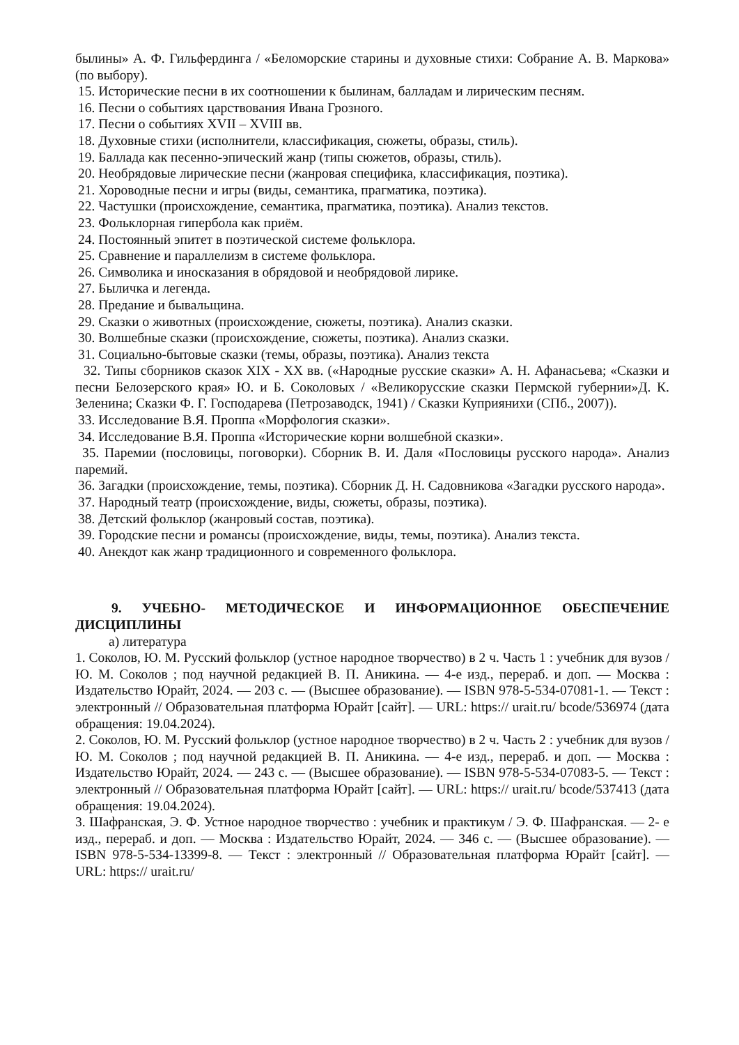былины» А. Ф. Гильфердинга / «Беломорские старины и духовные стихи: Собрание А. В. Маркова» (по выбору).
15. Исторические песни в их соотношении к былинам, балладам и лирическим песням.
16. Песни о событиях царствования Ивана Грозного.
17. Песни о событиях XVII – XVIII вв.
18. Духовные стихи (исполнители, классификация, сюжеты, образы, стиль).
19. Баллада как песенно-эпический жанр (типы сюжетов, образы, стиль).
20. Необрядовые лирические песни (жанровая специфика, классификация, поэтика).
21. Хороводные песни и игры (виды, семантика, прагматика, поэтика).
22. Частушки (происхождение, семантика, прагматика, поэтика). Анализ текстов.
23. Фольклорная гипербола как приём.
24. Постоянный эпитет в поэтической системе фольклора.
25. Сравнение и параллелизм в системе фольклора.
26. Символика и иносказания в обрядовой и необрядовой лирике.
27. Быличка и легенда.
28. Предание и бывальщина.
29. Сказки о животных (происхождение, сюжеты, поэтика). Анализ сказки.
30. Волшебные сказки (происхождение, сюжеты, поэтика). Анализ сказки.
31. Социально-бытовые сказки (темы, образы, поэтика). Анализ текста
32. Типы сборников сказок XIX - XX вв. («Народные русские сказки» А. Н. Афанасьева; «Сказки и песни Белозерского края» Ю. и Б. Соколовых / «Великорусские сказки Пермской губернии»Д. К. Зеленина; Сказки Ф. Г. Господарева (Петрозаводск, 1941) / Сказки Куприянихи (СПб., 2007)).
33. Исследование В.Я. Проппа «Морфология сказки».
34. Исследование В.Я. Проппа «Исторические корни волшебной сказки».
35. Паремии (пословицы, поговорки). Сборник В. И. Даля «Пословицы русского народа». Анализ паремий.
36. Загадки (происхождение, темы, поэтика). Сборник Д. Н. Садовникова «Загадки русского народа».
37. Народный театр (происхождение, виды, сюжеты, образы, поэтика).
38. Детский фольклор (жанровый состав, поэтика).
39. Городские песни и романсы (происхождение, виды, темы, поэтика). Анализ текста.
40. Анекдот как жанр традиционного и современного фольклора.
9. УЧЕБНО- МЕТОДИЧЕСКОЕ И ИНФОРМАЦИОННОЕ ОБЕСПЕЧЕНИЕ ДИСЦИПЛИНЫ
а) литература
1. Соколов, Ю. М. Русский фольклор (устное народное творчество) в 2 ч. Часть 1 : учебник для вузов / Ю. М. Соколов ; под научной редакцией В. П. Аникина. — 4-е изд., перераб. и доп. — Москва : Издательство Юрайт, 2024. — 203 с. — (Высшее образование). — ISBN 978-5-534-07081-1. — Текст : электронный // Образовательная платформа Юрайт [сайт]. — URL: https:// urait.ru/ bcode/536974 (дата обращения: 19.04.2024).
2. Соколов, Ю. М. Русский фольклор (устное народное творчество) в 2 ч. Часть 2 : учебник для вузов / Ю. М. Соколов ; под научной редакцией В. П. Аникина. — 4-е изд., перераб. и доп. — Москва : Издательство Юрайт, 2024. — 243 с. — (Высшее образование). — ISBN 978-5-534-07083-5. — Текст : электронный // Образовательная платформа Юрайт [сайт]. — URL: https:// urait.ru/ bcode/537413 (дата обращения: 19.04.2024).
3. Шафранская, Э. Ф. Устное народное творчество : учебник и практикум / Э. Ф. Шафранская. — 2- е изд., перераб. и доп. — Москва : Издательство Юрайт, 2024. — 346 с. — (Высшее образование). — ISBN 978-5-534-13399-8. — Текст : электронный // Образовательная платформа Юрайт [сайт]. — URL: https:// urait.ru/